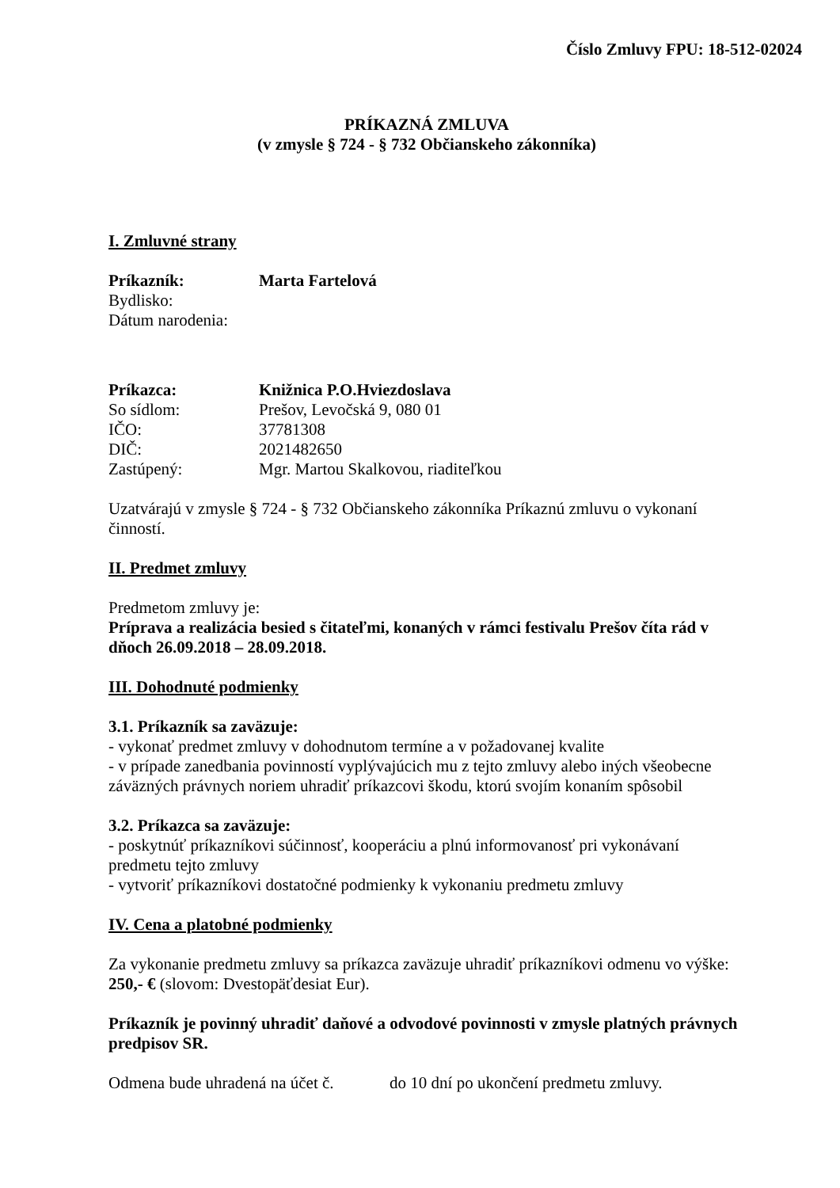Číslo Zmluvy FPU: 18-512-02024
PRÍKAZNÁ ZMLUVA
(v zmysle § 724 - § 732 Občianskeho zákonníka)
I. Zmluvné strany
Príkazník: Marta Fartelová
Bydlisko:
Dátum narodenia:
Príkazca: Knižnica P.O.Hviezdoslava
So sídlom: Prešov, Levočská 9, 080 01
IČO: 37781308
DIČ: 2021482650
Zastúpený: Mgr. Martou Skalkovou, riaditeľkou
Uzatvárajú v zmysle § 724 - § 732 Občianskeho zákonníka Príkaznú zmluvu o vykonaní činností.
II. Predmet zmluvy
Predmetom zmluvy je:
Príprava a realizácia besied s čitateľmi, konaných v rámci festivalu Prešov číta rád v dňoch 26.09.2018 – 28.09.2018.
III. Dohodnuté podmienky
3.1. Príkazník sa zaväzuje:
- vykonať predmet zmluvy v dohodnutom termíne a v požadovanej kvalite
- v prípade zanedbania povinností vyplývajúcich mu z tejto zmluvy alebo iných všeobecne záväzných právnych noriem uhradiť príkazcovi škodu, ktorú svojím konaním spôsobil
3.2. Príkazca sa zaväzuje:
- poskytnúť príkazníkovi súčinnosť, kooperáciu a plnú informovanosť pri vykonávaní predmetu tejto zmluvy
- vytvoriť príkazníkovi dostatočné podmienky k vykonaniu predmetu zmluvy
IV. Cena a platobné podmienky
Za vykonanie predmetu zmluvy sa príkazca zaväzuje uhradiť príkazníkovi odmenu vo výške: 250,- € (slovom: Dvestopäťdesiat Eur).
Príkazník je povinný uhradiť daňové a odvodové povinnosti v zmysle platných právnych predpisov SR.
Odmena bude uhradená na účet č. do 10 dní po ukončení predmetu zmluvy.